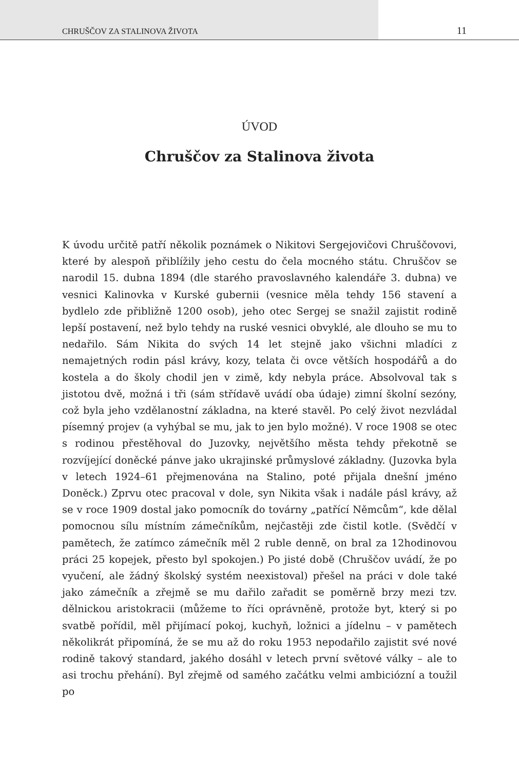CHRUŠČOV ZA STALINOVA ŽIVOTA 11
ÚVOD
Chruščov za Stalinova života
K úvodu určitě patří několik poznámek o Nikitovi Sergejovičovi Chruščovovi, které by alespoň přiblížily jeho cestu do čela mocného státu. Chruščov se narodil 15. dubna 1894 (dle starého pravoslavného kalendáře 3. dubna) ve vesnici Kalinovka v Kurské gubernii (vesnice měla tehdy 156 stavení a bydlelo zde přibližně 1200 osob), jeho otec Sergej se snažil zajistit rodině lepší postavení, než bylo tehdy na ruské vesnici obvyklé, ale dlouho se mu to nedařilo. Sám Nikita do svých 14 let stejně jako všichni mladíci z nemajetných rodin pásl krávy, kozy, telata či ovce větších hospodářů a do kostela a do školy chodil jen v zimě, kdy nebyla práce. Absolvoval tak s jistotou dvě, možná i tři (sám střídavě uvádí oba údaje) zimní školní sezóny, což byla jeho vzdělanostní základna, na které stavěl. Po celý život nezvládal písemný projev (a vyhýbal se mu, jak to jen bylo možné). V roce 1908 se otec s rodinou přestěhoval do Juzovky, největšího města tehdy překotně se rozvíjející doněcké pánve jako ukrajinské průmyslové základny. (Juzovka byla v letech 1924–61 přejmenována na Stalino, poté přijala dnešní jméno Doněck.) Zprvu otec pracoval v dole, syn Nikita však i nadále pásl krávy, až se v roce 1909 dostal jako pomocník do továrny „patřící Němcům“, kde dělal pomocnou sílu místním zámečníkům, nejčastěji zde čistil kotle. (Svědčí v pamětech, že zatímco zámečník měl 2 ruble denně, on bral za 12hodinovou práci 25 kopejek, přesto byl spokojen.) Po jisté době (Chruščov uvádí, že po vyučení, ale žádný školský systém neexistoval) přešel na práci v dole také jako zámečník a zřejmě se mu dařilo zařadit se poměrně brzy mezi tzv. dělnickou aristokracii (můžeme to říci oprávněně, protože byt, který si po svatbě pořídil, měl přijímací pokoj, kuchyň, ložnici a jídelnu – v pamětech několikrát připomíná, že se mu až do roku 1953 nepodařilo zajistit své nové rodině takový standard, jakého dosáhl v letech první světové války – ale to asi trochu přehání). Byl zřejmě od samého začátku velmi ambiciózní a toužil po